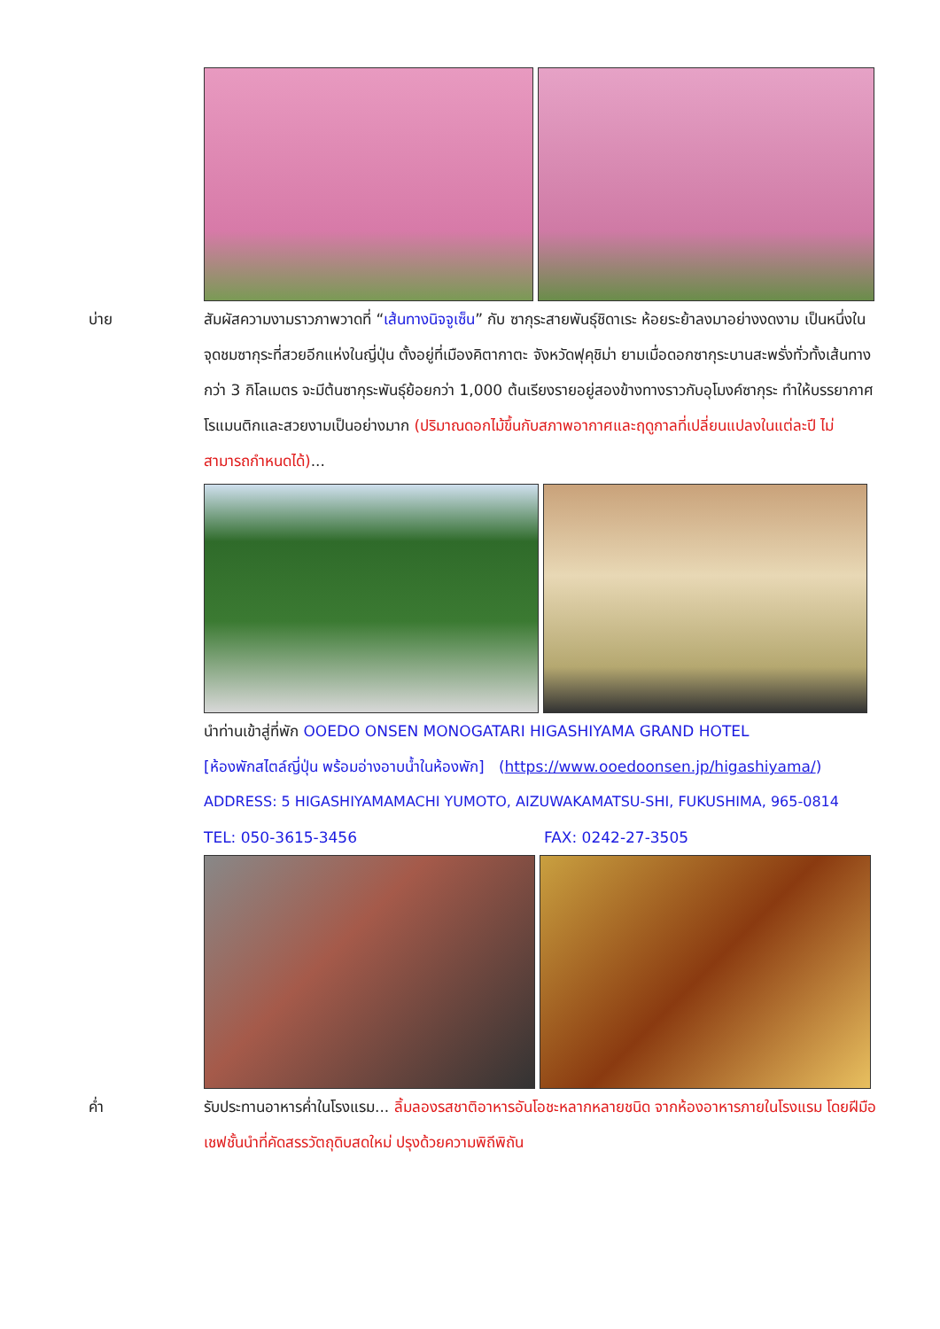บ่าย สัมผัสความงามราวภาพวาดที่ “เส้นทางนิจจูเซ็น” กับ ซากุระสายพันธุ์ชิดาเระ ห้อยระย้าลงมาอย่างงดงาม เป็นหนึ่งในจุดชมซากุระที่สวยอีกแห่งในญี่ปุ่น ตั้งอยู่ที่เมืองคิตากาตะ จังหวัดฟุคุชิม่า ยามเมื่อดอกซากุระบานสะพรั่งทั่วทั้งเส้นทางกว่า 3 กิโลเมตร จะมีต้นซากุระพันธุ์ย้อยกว่า 1,000 ต้นเรียงรายอยู่สองข้างทางราวกับอุโมงค์ซากุระ ทำให้บรรยากาศโรแมนติกและสวยงามเป็นอย่างมาก (ปริมาณดอกไม้ขึ้นกับสภาพอากาศและฤดูกาลที่เปลี่ยนแปลงในแต่ละปี ไม่สามารถกำหนดได้)...
นำท่านเข้าสู่ที่พัก OOEDO ONSEN MONOGATARI HIGASHIYAMA GRAND HOTEL
[ห้องพักสไตล์ญี่ปุ่น พร้อมอ่างอาบน้ำในห้องพัก] (https://www.ooedoonsen.jp/higashiyama/)
ADDRESS: 5 HIGASHIYAMAMACHI YUMOTO, AIZUWAKAMATSU-SHI, FUKUSHIMA, 965-0814
TEL: 050-3615-3456 FAX: 0242-27-3505
ค่ำ รับประทานอาหารค่ำในโรงแรม... ลิ้มลองรสชาติอาหารอันโอชะหลากหลายชนิด จากห้องอาหารภายในโรงแรม โดยฝีมือเชฟชั้นนำที่คัดสรรวัตถุดิบสดใหม่ ปรุงด้วยความพิถีพิถัน